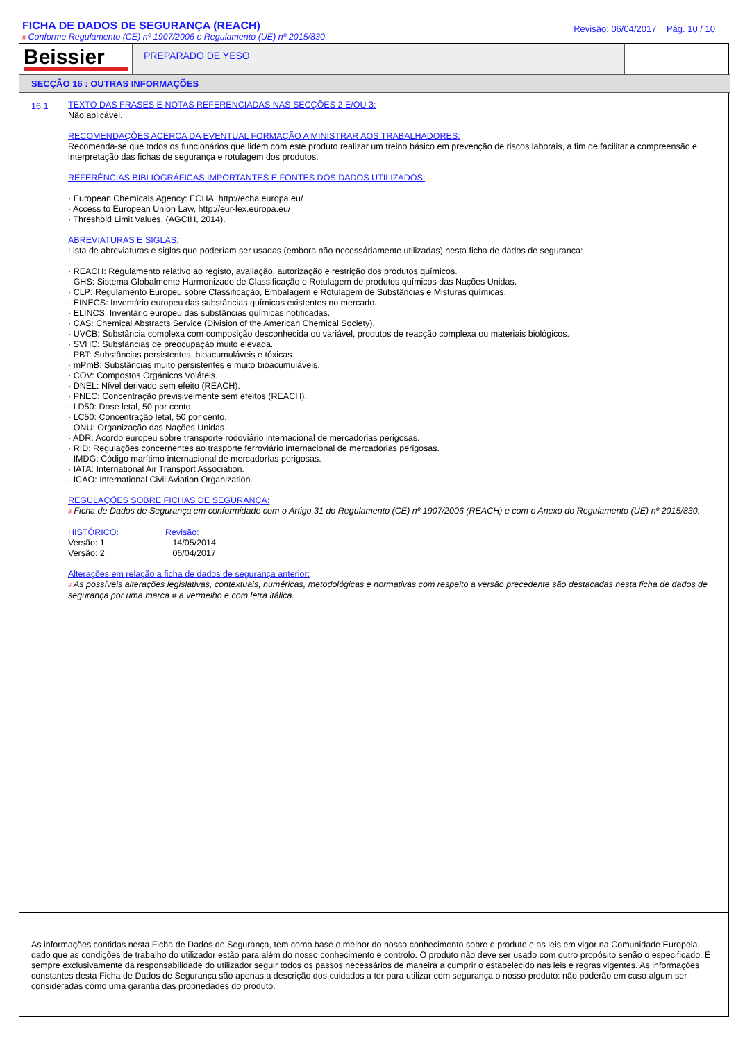FICHA DE DADOS DE SEGURANÇA (REACH)
# Conforme Regulamento (CE) nº 1907/2006 e Regulamento (UE) nº 2015/830
Revisão: 06/04/2017 Pág. 10 / 10
Beissier
PREPARADO DE YESO
SECÇÃO 16 : OUTRAS INFORMAÇÕES
16.1
TEXTO DAS FRASES E NOTAS REFERENCIADAS NAS SECÇÕES 2 E/OU 3:
Não aplicável.
RECOMENDAÇÕES ACERCA DA EVENTUAL FORMAÇÃO A MINISTRAR AOS TRABALHADORES:
Recomenda-se que todos os funcionários que lidem com este produto realizar um treino básico em prevenção de riscos laborais, a fim de facilitar a compreensão e interpretação das fichas de segurança e rotulagem dos produtos.
REFERÊNCIAS BIBLIOGRÁFICAS IMPORTANTES E FONTES DOS DADOS UTILIZADOS:
· European Chemicals Agency: ECHA, http://echa.europa.eu/
· Access to European Union Law, http://eur-lex.europa.eu/
· Threshold Limit Values, (AGCIH, 2014).
ABREVIATURAS E SIGLAS:
Lista de abreviaturas e siglas que poderíam ser usadas (embora não necessáriamente utilizadas) nesta ficha de dados de segurança:
· REACH: Regulamento relativo ao registo, avaliação, autorização e restrição dos produtos químicos.
· GHS: Sistema Globalmente Harmonizado de Classificação e Rotulagem de produtos químicos das Nações Unidas.
· CLP: Regulamento Europeu sobre Classificação, Embalagem e Rotulagem de Substâncias e Misturas químicas.
· EINECS: Inventário europeu das substâncias químicas existentes no mercado.
· ELINCS: Inventário europeu das substâncias químicas notificadas.
· CAS: Chemical Abstracts Service (Division of the American Chemical Society).
· UVCB: Substância complexa com composição desconhecida ou variável, produtos de reacção complexa ou materiais biológicos.
· SVHC: Substâncias de preocupação muito elevada.
· PBT: Substâncias persistentes, bioacumuláveis e tóxicas.
· mPmB: Substâncias muito persistentes e muito bioacumuláveis.
· COV: Compostos Orgánicos Voláteis.
· DNEL: Nível derivado sem efeito (REACH).
· PNEC: Concentração previsivelmente sem efeitos (REACH).
· LD50: Dose letal, 50 por cento.
· LC50: Concentração letal, 50 por cento.
· ONU: Organização das Nações Unidas.
· ADR: Acordo europeu sobre transporte rodoviário internacional de mercadorias perigosas.
· RID: Regulações concernentes ao trasporte ferroviário internacional de mercadorias perigosas.
· IMDG: Código marítimo internacional de mercadorías perigosas.
· IATA: International Air Transport Association.
· ICAO: International Civil Aviation Organization.
REGULAÇÕES SOBRE FICHAS DE SEGURANÇA:
# Ficha de Dados de Segurança em conformidade com o Artigo 31 do Regulamento (CE) nº 1907/2006 (REACH) e com o Anexo do Regulamento (UE) nº 2015/830.
HISTÓRICO:
Versão: 1
Versão: 2
Revisão:
14/05/2014
06/04/2017
Alterações em relação a ficha de dados de segurança anterior:
# As possíveis alterações legislativas, contextuais, numéricas, metodológicas e normativas com respeito a versão precedente são destacadas nesta ficha de dados de segurança por uma marca # a vermelho e com letra itálica.
As informações contidas nesta Ficha de Dados de Segurança, tem como base o melhor do nosso conhecimento sobre o produto e as leis em vigor na Comunidade Europeia, dado que as condições de trabalho do utilizador estão para além do nosso conhecimento e controlo. O produto não deve ser usado com outro propósito senão o especificado. É sempre exclusivamente da responsabilidade do utilizador seguir todos os passos necessários de maneira a cumprir o estabelecido nas leis e regras vigentes. As informações constantes desta Ficha de Dados de Segurança são apenas a descrição dos cuidados a ter para utilizar com segurança o nosso produto: não poderão em caso algum ser consideradas como uma garantia das propriedades do produto.